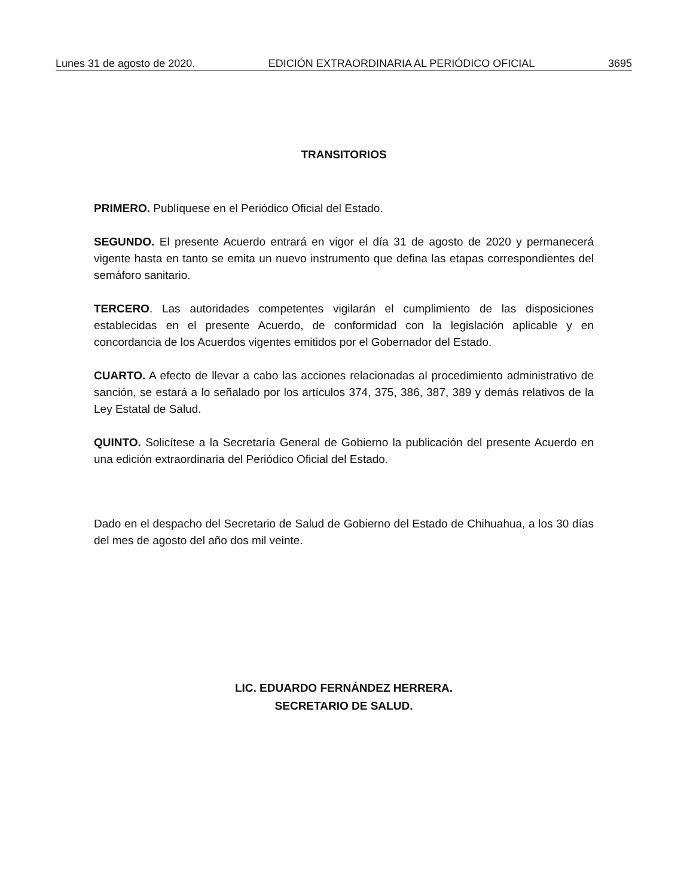Lunes 31 de agosto de 2020. EDICIÓN EXTRAORDINARIA AL PERIÓDICO OFICIAL 3695
TRANSITORIOS
PRIMERO. Publíquese en el Periódico Oficial del Estado.
SEGUNDO. El presente Acuerdo entrará en vigor el día 31 de agosto de 2020 y permanecerá vigente hasta en tanto se emita un nuevo instrumento que defina las etapas correspondientes del semáforo sanitario.
TERCERO. Las autoridades competentes vigilarán el cumplimiento de las disposiciones establecidas en el presente Acuerdo, de conformidad con la legislación aplicable y en concordancia de los Acuerdos vigentes emitidos por el Gobernador del Estado.
CUARTO. A efecto de llevar a cabo las acciones relacionadas al procedimiento administrativo de sanción, se estará a lo señalado por los artículos 374, 375, 386, 387, 389 y demás relativos de la Ley Estatal de Salud.
QUINTO. Solicítese a la Secretaría General de Gobierno la publicación del presente Acuerdo en una edición extraordinaria del Periódico Oficial del Estado.
Dado en el despacho del Secretario de Salud de Gobierno del Estado de Chihuahua, a los 30 días del mes de agosto del año dos mil veinte.
LIC. EDUARDO FERNÁNDEZ HERRERA.
SECRETARIO DE SALUD.